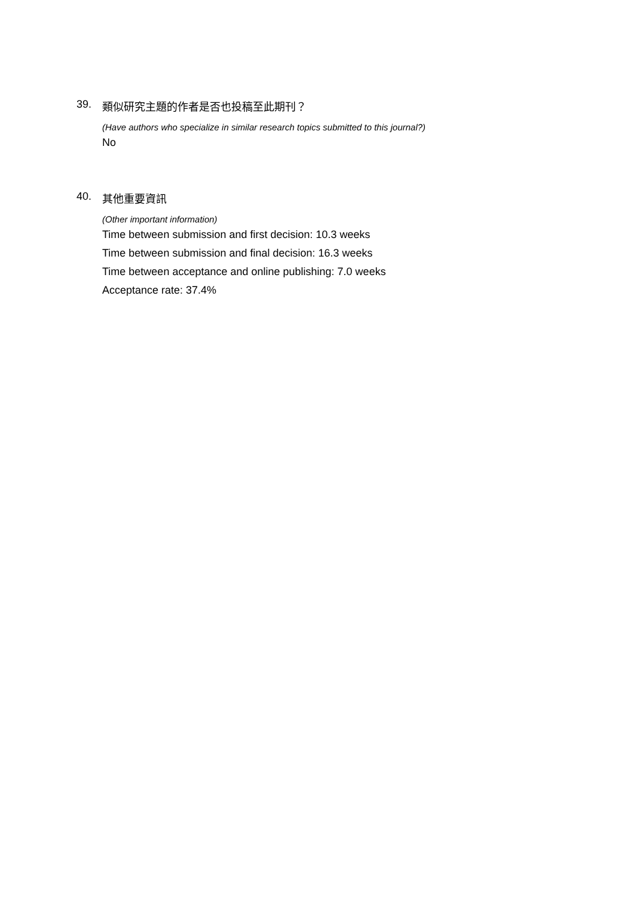39. 類似研究主題的作者是否也投稿至此期刊？
(Have authors who specialize in similar research topics submitted to this journal?)
No
40. 其他重要資訊
(Other important information)
Time between submission and first decision: 10.3 weeks
Time between submission and final decision: 16.3 weeks
Time between acceptance and online publishing: 7.0 weeks
Acceptance rate: 37.4%